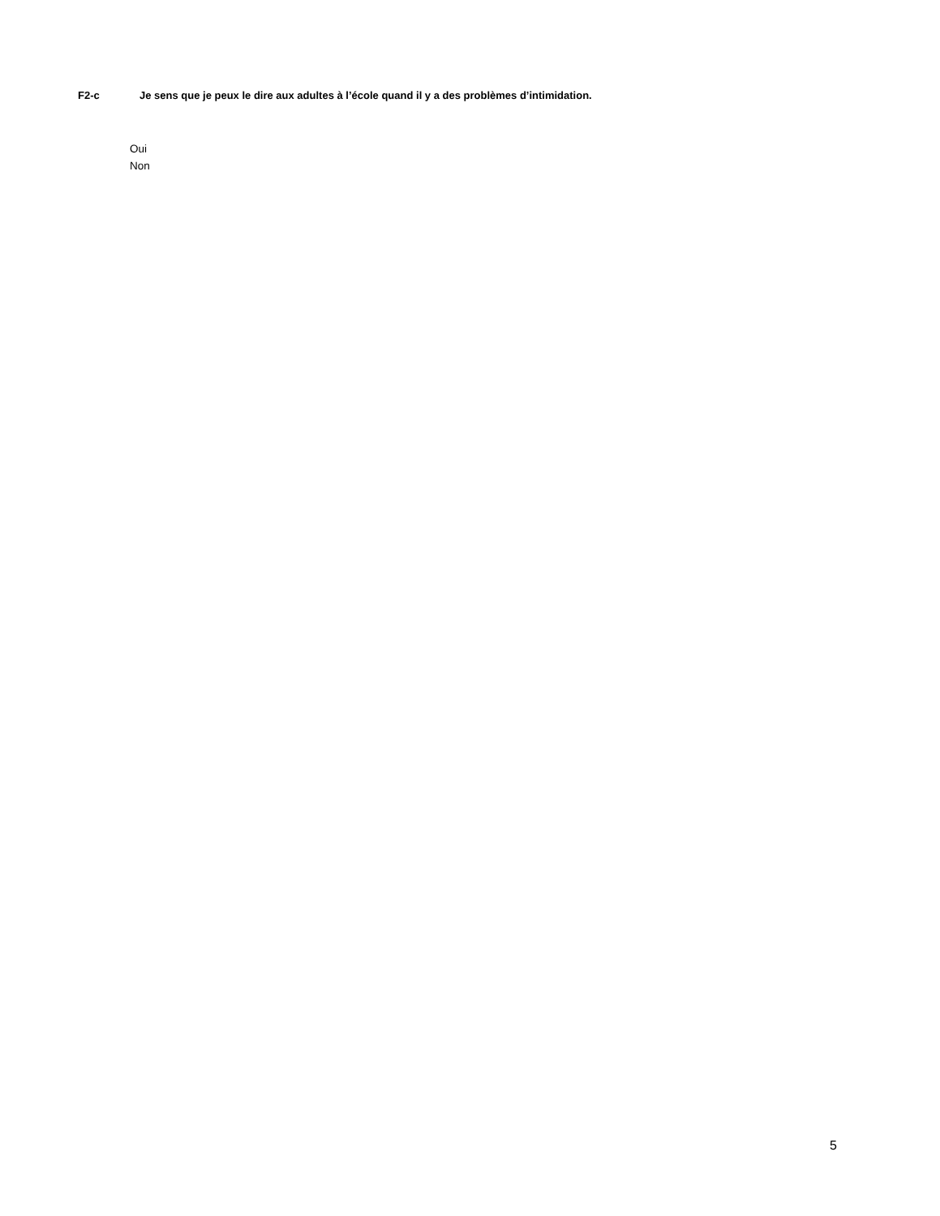F2-c Je sens que je peux le dire aux adultes à l’école quand il y a des problèmes d’intimidation.
Oui
Non
5